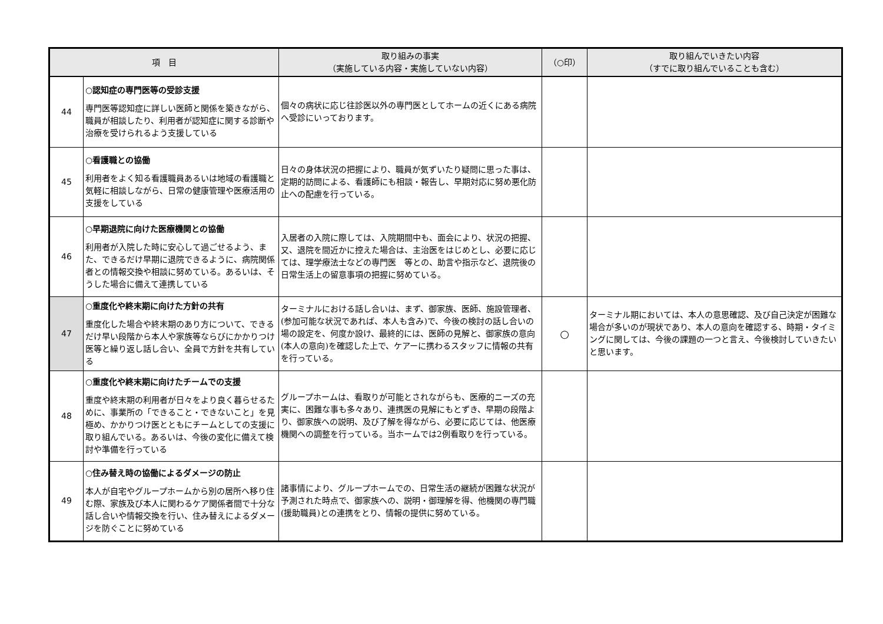| 項 目 | | 取り組みの事実 （実施している内容・実施していない内容） | （○印） | 取り組んでいきたい内容 （すでに取り組んでいることも含む） |
| --- | --- | --- | --- | --- |
| 44 | ○認知症の専門医等の受診支援 専門医等認知症に詳しい医師と関係を築きながら、職員が相談したり、利用者が認知症に関する診断や治療を受けられるよう支援している | 個々の病状に応じ往診医以外の専門医としてホームの近くにある病院へ受診にいっております。 | | |
| 45 | ○看護職との協働 利用者をよく知る看護職員あるいは地域の看護職と気軽に相談しながら、日常の健康管理や医療活用の支援をしている | 日々の身体状況の把握により、職員が気ずいたり疑問に思った事は、定期的訪問による、看護師にも相談・報告し、早期対応に努め悪化防止への配慮を行っている。 | | |
| 46 | ○早期退院に向けた医療機関との協働 利用者が入院した時に安心して過ごせるよう、また、できるだけ早期に退院できるように、病院関係者との情報交換や相談に努めている。あるいは、そうした場合に備えて連携している | 入居者の入院に際しては、入院期間中も、面会により、状況の把握、又、退院を間近かに控えた場合は、主治医をはじめとし、必要に応じては、理学療法士などの専門医 等との、助言や指示など、退院後の日常生活上の留意事項の把握に努めている。 | | |
| 47 | ○重度化や終末期に向けた方針の共有 重度化した場合や終末期のあり方について、できるだけ早い段階から本人や家族等ならびにかかりつけ医等と繰り返し話し合い、全員で方針を共有している | ターミナルにおける話し合いは、まず、御家族、医師、施設管理者、(参加可能な状況であれば、本人も含み)で、今後の検討の話し合いの場の設定を、何度か設け、最終的には、医師の見解と、御家族の意向(本人の意向)を確認した上で、ケアーに携わるスタッフに情報の共有を行っている。 | ○ | ターミナル期においては、本人の意思確認、及び自己決定が困難な場合が多いのが現状であり、本人の意向を確認する、時期・タイミングに関しては、今後の課題の一つと言え、今後検討していきたいと思います。 |
| 48 | ○重度化や終末期に向けたチームでの支援 重度や終末期の利用者が日々をより良く暮らせるために、事業所の「できること・できないこと」を見極め、かかりつけ医とともにチームとしての支援に取り組んでいる。あるいは、今後の変化に備えて検討や準備を行っている | グループホームは、看取りが可能とされながらも、医療的ニーズの充実に、困難な事も多々あり、連携医の見解にもとずき、早期の段階より、御家族への説明、及び了解を得ながら、必要に応じては、他医療機関への調整を行っている。当ホームでは2例看取りを行っている。 | | |
| 49 | ○住み替え時の協働によるダメージの防止 本人が自宅やグループホームから別の居所へ移り住む際、家族及び本人に関わるケア関係者間で十分な話し合いや情報交換を行い、住み替えによるダメージを防ぐことに努めている | 諸事情により、グループホームでの、日常生活の継続が困難な状況が予測された時点で、御家族への、説明・御理解を得、他機関の専門職(援助職員)との連携をとり、情報の提供に努めている。 | | |